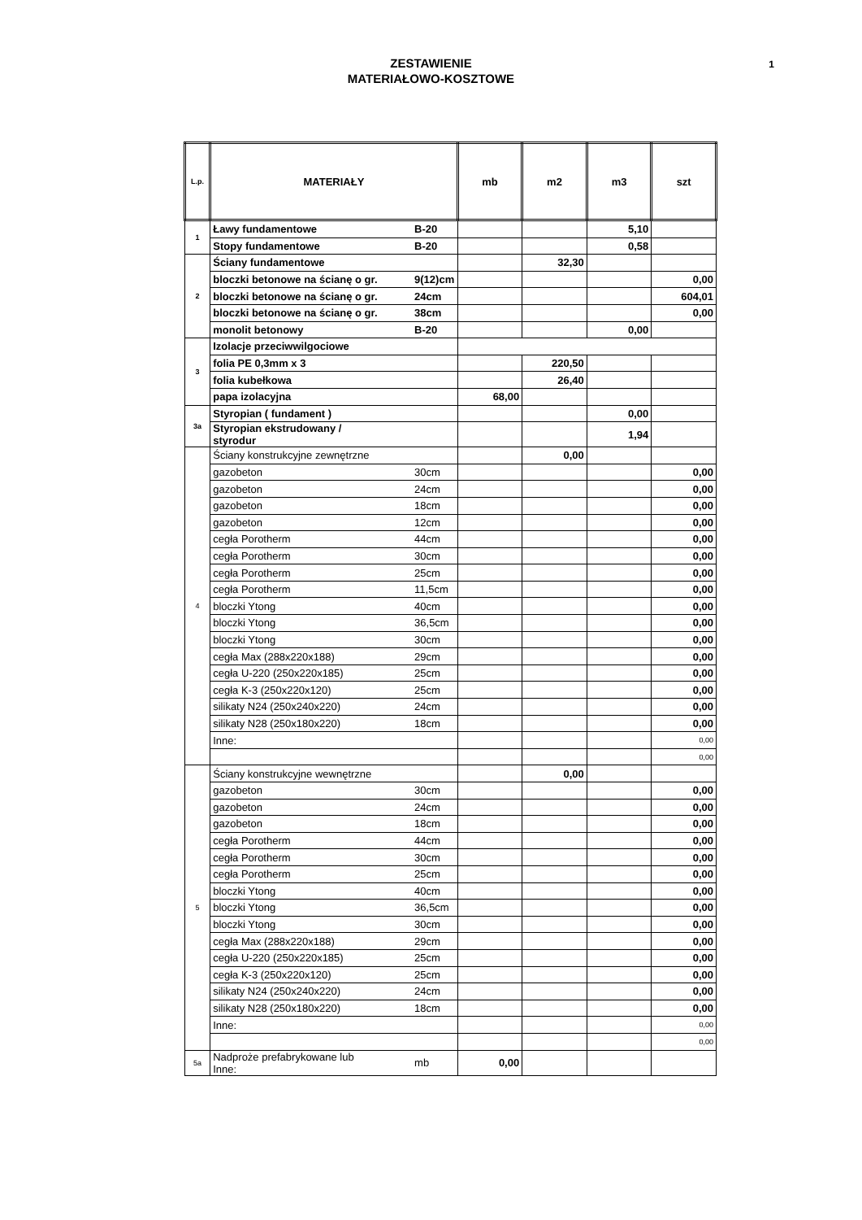ZESTAWIENIE
MATERIAŁOWO-KOSZTOWE
1
| L.p. | MATERIAŁY | | mb | m2 | m3 | szt |
| --- | --- | --- | --- | --- | --- | --- |
| 1 | Ławy fundamentowe | B-20 | | | 5,10 | |
| | Stopy fundamentowe | B-20 | | | 0,58 | |
| 2 | Ściany fundamentowe | | | 32,30 | | |
| | bloczki betonowe na ścianę o gr. | 9(12)cm | | | | 0,00 |
| | bloczki betonowe na ścianę o gr. | 24cm | | | | 604,01 |
| | bloczki betonowe na ścianę o gr. | 38cm | | | | 0,00 |
| | monolit betonowy | B-20 | | | 0,00 | |
| 3 | Izolacje przeciwwilgociowe | | | | | |
| | folia PE 0,3mm x 3 | | | 220,50 | | |
| | folia kubełkowa | | | 26,40 | | |
| | papa izolacyjna | | 68,00 | | | |
| 3a | Styropian ( fundament ) | | | | 0,00 | |
| | Styropian ekstrudowany / styrodur | | | | 1,94 | |
| 4 | Ściany konstrukcyjne zewnętrzne | | | 0,00 | | |
| | gazobeton | 30cm | | | | 0,00 |
| | gazobeton | 24cm | | | | 0,00 |
| | gazobeton | 18cm | | | | 0,00 |
| | gazobeton | 12cm | | | | 0,00 |
| | cegła Porotherm | 44cm | | | | 0,00 |
| | cegła Porotherm | 30cm | | | | 0,00 |
| | cegła Porotherm | 25cm | | | | 0,00 |
| | cegła Porotherm | 11,5cm | | | | 0,00 |
| | bloczki Ytong | 40cm | | | | 0,00 |
| | bloczki Ytong | 36,5cm | | | | 0,00 |
| | bloczki Ytong | 30cm | | | | 0,00 |
| | cegła Max (288x220x188) | 29cm | | | | 0,00 |
| | cegła U-220 (250x220x185) | 25cm | | | | 0,00 |
| | cegła K-3 (250x220x120) | 25cm | | | | 0,00 |
| | silikaty N24 (250x240x220) | 24cm | | | | 0,00 |
| | silikaty N28 (250x180x220) | 18cm | | | | 0,00 |
| | Inne: | | | | | 0,00 |
| | | | | | | 0,00 |
| 5 | Ściany konstrukcyjne wewnętrzne | | | 0,00 | | |
| | gazobeton | 30cm | | | | 0,00 |
| | gazobeton | 24cm | | | | 0,00 |
| | gazobeton | 18cm | | | | 0,00 |
| | cegła Porotherm | 44cm | | | | 0,00 |
| | cegła Porotherm | 30cm | | | | 0,00 |
| | cegła Porotherm | 25cm | | | | 0,00 |
| | bloczki Ytong | 40cm | | | | 0,00 |
| | bloczki Ytong | 36,5cm | | | | 0,00 |
| | bloczki Ytong | 30cm | | | | 0,00 |
| | cegła Max (288x220x188) | 29cm | | | | 0,00 |
| | cegła U-220 (250x220x185) | 25cm | | | | 0,00 |
| | cegła K-3 (250x220x120) | 25cm | | | | 0,00 |
| | silikaty N24 (250x240x220) | 24cm | | | | 0,00 |
| | silikaty N28 (250x180x220) | 18cm | | | | 0,00 |
| | Inne: | | | | | 0,00 |
| | | | | | | 0,00 |
| 5a | Nadproże prefabrykowane lub Inne: | mb | 0,00 | | | |